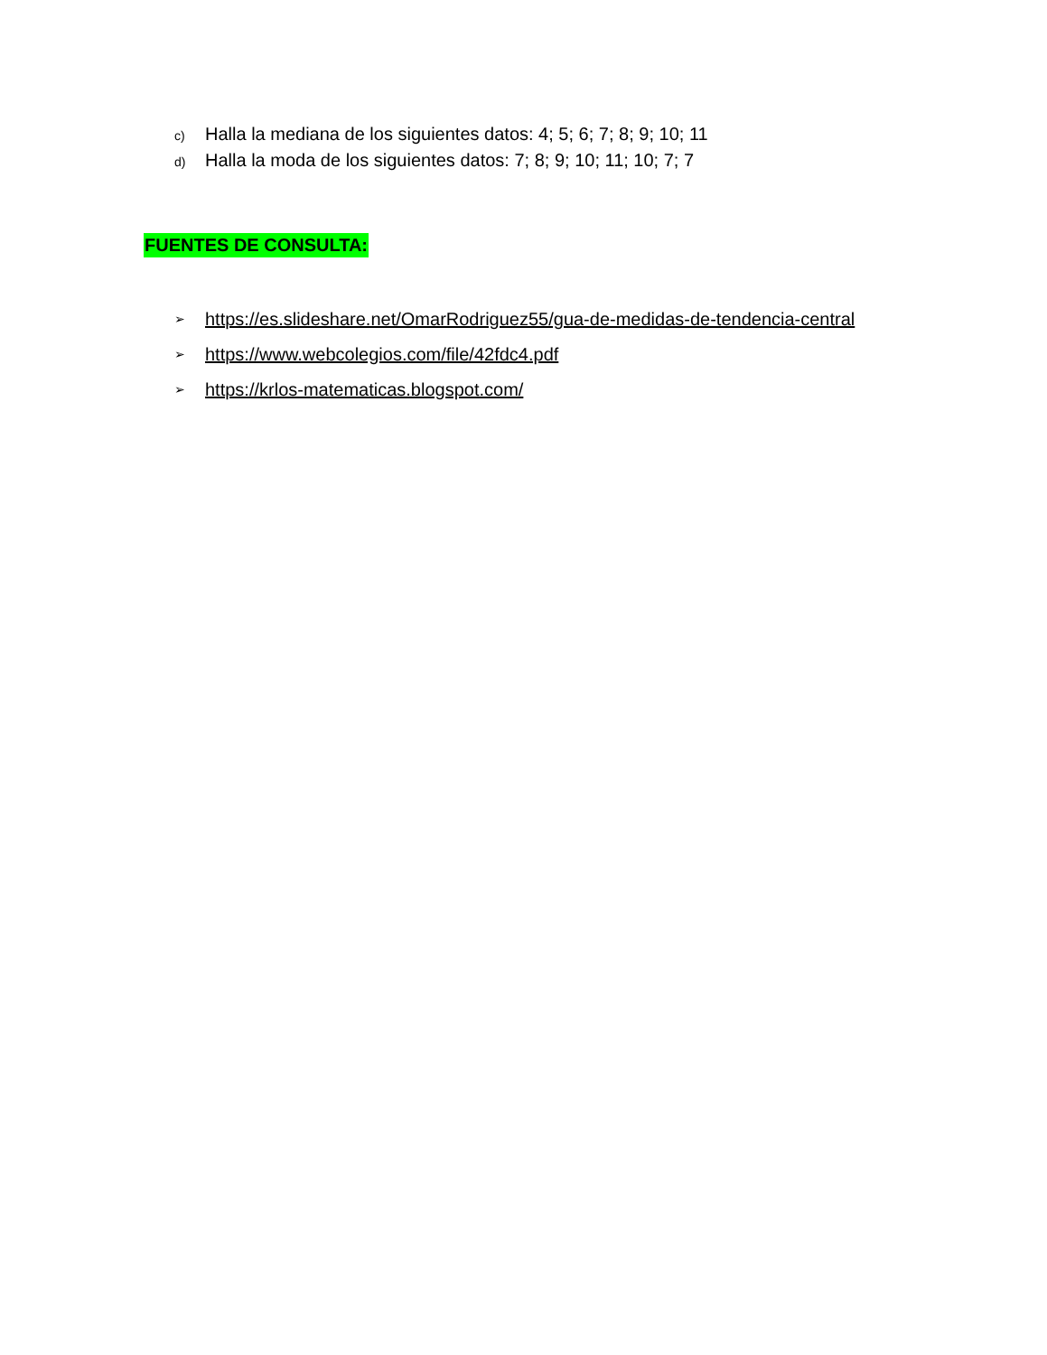c) Halla la mediana de los siguientes datos: 4; 5; 6; 7; 8; 9; 10; 11
d) Halla la moda de los siguientes datos: 7; 8; 9; 10; 11; 10; 7; 7
FUENTES DE CONSULTA:
➢ https://es.slideshare.net/OmarRodriguez55/gua-de-medidas-de-tendencia-central
➢ https://www.webcolegios.com/file/42fdc4.pdf
➢ https://krlos-matematicas.blogspot.com/